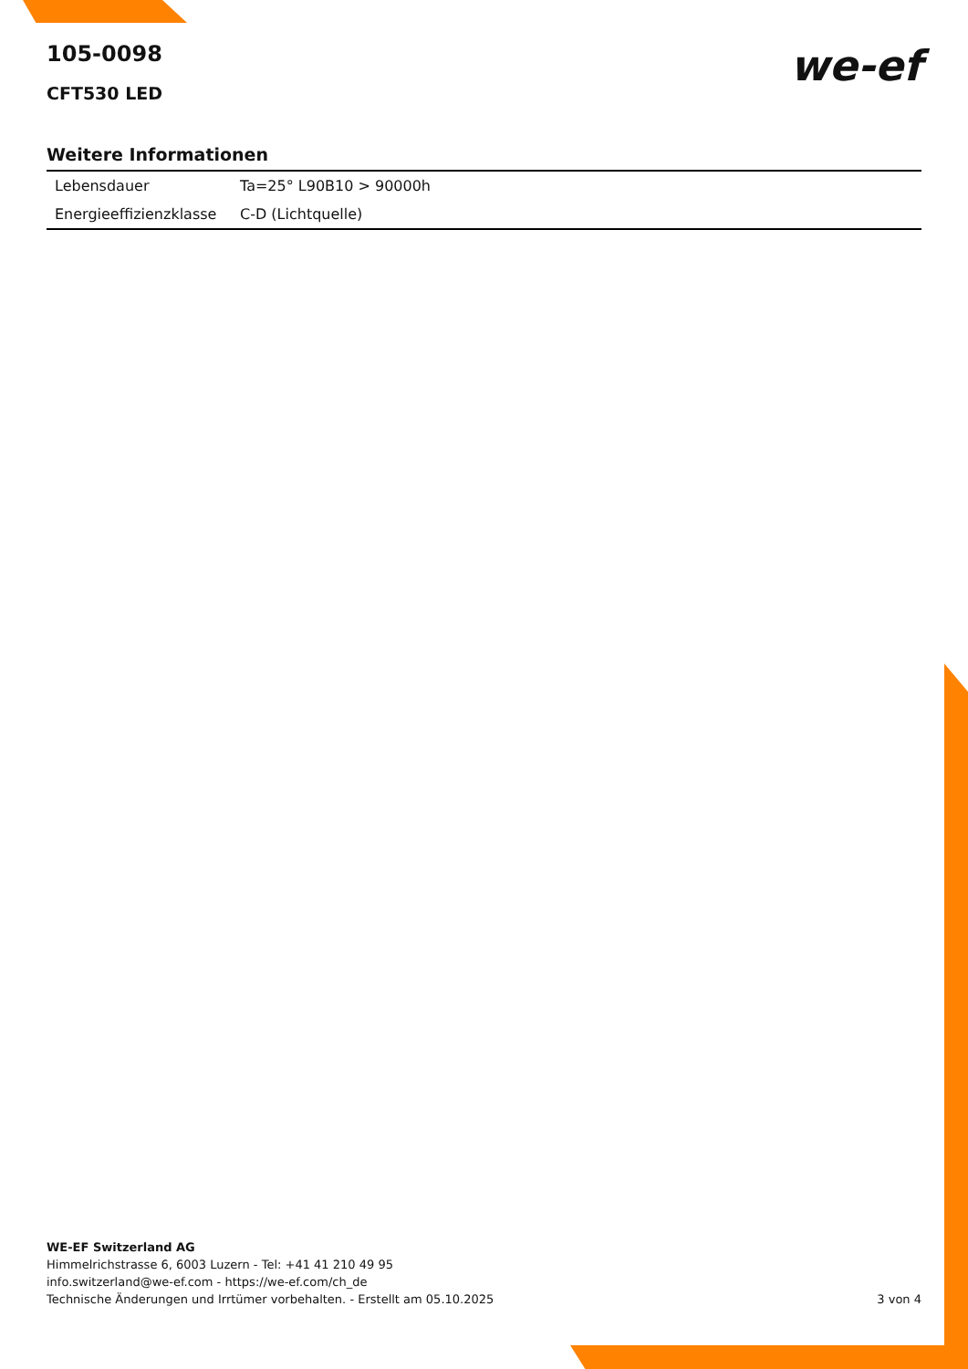we-ef
105-0098
CFT530 LED
Weitere Informationen
| Lebensdauer | Ta=25° L90B10 > 90000h |
| Energieeffizienzklasse | C-D (Lichtquelle) |
WE-EF Switzerland AG
Himmelrichstrasse 6, 6003 Luzern - Tel: +41 41 210 49 95
info.switzerland@we-ef.com - https://we-ef.com/ch_de
3 von 4 Technische Änderungen und Irrtümer vorbehalten. - Erstellt am 05.10.2025